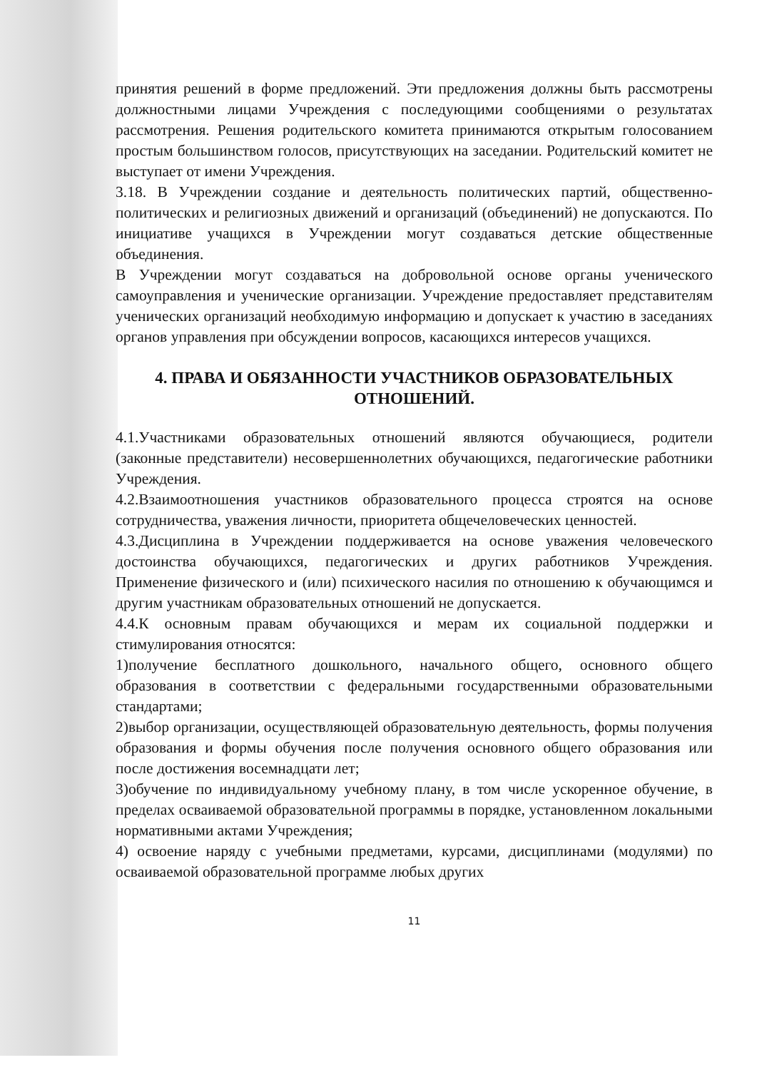принятия решений в форме предложений. Эти предложения должны быть рассмотрены должностными лицами Учреждения с последующими сообщениями о результатах рассмотрения. Решения родительского комитета принимаются открытым голосованием простым большинством голосов, присутствующих на заседании. Родительский комитет не выступает от имени Учреждения.
3.18. В Учреждении создание и деятельность политических партий, общественно-политических и религиозных движений и организаций (объединений) не допускаются. По инициативе учащихся в Учреждении могут создаваться детские общественные объединения.
В Учреждении могут создаваться на добровольной основе органы ученического самоуправления и ученические организации. Учреждение предоставляет представителям ученических организаций необходимую информацию и допускает к участию в заседаниях органов управления при обсуждении вопросов, касающихся интересов учащихся.
4. ПРАВА И ОБЯЗАННОСТИ УЧАСТНИКОВ ОБРАЗОВАТЕЛЬНЫХ ОТНОШЕНИЙ.
4.1.Участниками образовательных отношений являются обучающиеся, родители (законные представители) несовершеннолетних обучающихся, педагогические работники Учреждения.
4.2.Взаимоотношения участников образовательного процесса строятся на основе сотрудничества, уважения личности, приоритета общечеловеческих ценностей.
4.3.Дисциплина в Учреждении поддерживается на основе уважения человеческого достоинства обучающихся, педагогических и других работников Учреждения. Применение физического и (или) психического насилия по отношению к обучающимся и другим участникам образовательных отношений не допускается.
4.4.К основным правам обучающихся и мерам их социальной поддержки и стимулирования относятся:
1)получение бесплатного дошкольного, начального общего, основного общего образования в соответствии с федеральными государственными образовательными стандартами;
2)выбор организации, осуществляющей образовательную деятельность, формы получения образования и формы обучения после получения основного общего образования или после достижения восемнадцати лет;
3)обучение по индивидуальному учебному плану, в том числе ускоренное обучение, в пределах осваиваемой образовательной программы в порядке, установленном локальными нормативными актами Учреждения;
4) освоение наряду с учебными предметами, курсами, дисциплинами (модулями) по осваиваемой образовательной программе любых других
11